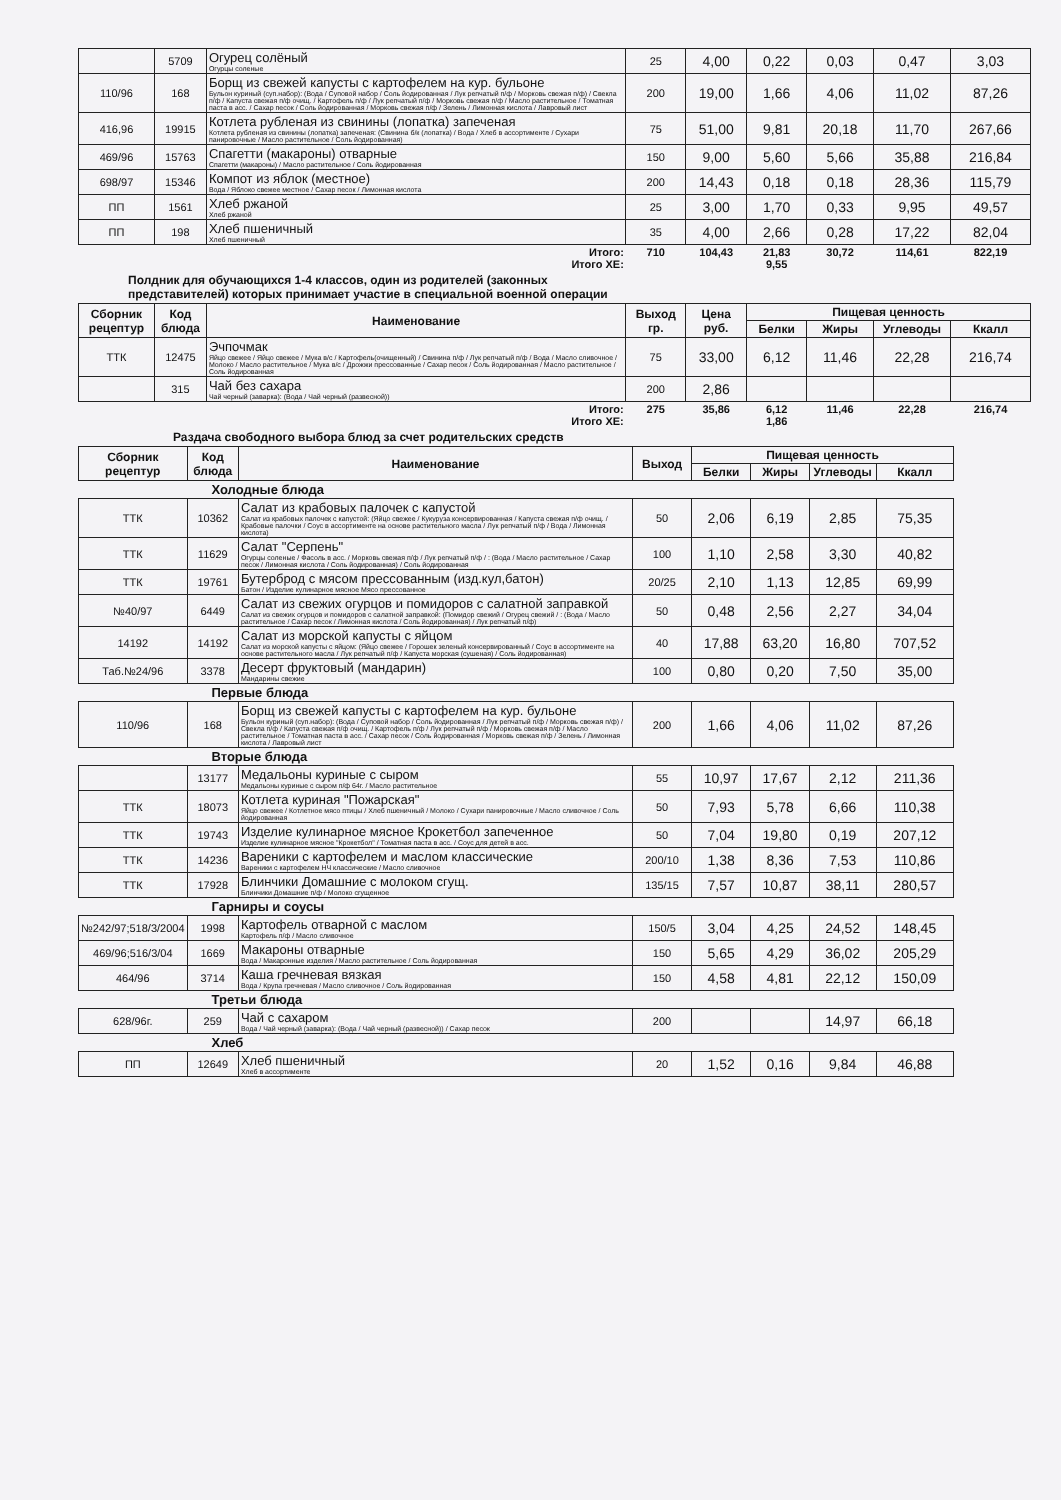| | 5709 | Огурец солёный Огурцы соленые | 25 | 4,00 | 0,22 | 0,03 | 0,47 | 3,03 |
| 110/96 | 168 | Борщ из свежей капусты с картофелем на кур. бульоне Бульон куриный (суп.набор): (Вода / Суповой набор / Соль йодированная / Лук репчатый п/ф / Морковь свежая п/ф) / Свекла п/ф / Капуста свежая п/ф очищ. / Картофель п/ф / Лук репчатый п/ф / Морковь свежая п/ф / Масло растительное / Томатная паста в асс. / Сахар песок / Соль йодированная / Морковь свежая п/ф / Зелень / Лимонная кислота / Лавровый лист | 200 | 19,00 | 1,66 | 4,06 | 11,02 | 87,26 |
| 416,96 | 19915 | Котлета рубленая из свинины (лопатка) запеченая Котлета рубленая из свинины (лопатка) запеченая: (Свинина б/к (лопатка) / Вода / Хлеб в ассортименте / Сухари панировочные / Масло растительное / Соль йодированная) | 75 | 51,00 | 9,81 | 20,18 | 11,70 | 267,66 |
| 469/96 | 15763 | Спагетти (макароны) отварные Спагетти (макароны) / Масло растительное / Соль йодированная | 150 | 9,00 | 5,60 | 5,66 | 35,88 | 216,84 |
| 698/97 | 15346 | Компот из яблок (местное) Вода / Яблоко свежее местное / Сахар песок / Лимонная кислота | 200 | 14,43 | 0,18 | 0,18 | 28,36 | 115,79 |
| ПП | 1561 | Хлеб ржаной Хлеб ржаной | 25 | 3,00 | 1,70 | 0,33 | 9,95 | 49,57 |
| ПП | 198 | Хлеб пшеничный Хлеб пшеничный | 35 | 4,00 | 2,66 | 0,28 | 17,22 | 82,04 |
| Итого: Итого ХЕ: | | | 710 | 104,43 | 21,83 9,55 | 30,72 | 114,61 | 822,19 |
Полдник для обучающихся 1-4 классов, один из родителей (законных
представителей) которых принимает участие в специальной военной операции
| Сборник рецептур | Код блюда | Наименование | Выход гр. | Цена руб. | Пищевая ценность | | | |
| --- | --- | --- | --- | --- | --- | --- | --- | --- |
| | | | | | Белки | Жиры | Углеводы | Ккалл |
| ТТК | 12475 | Эчпочмак Яйцо свежее / Яйцо свежее / Мука в/с / Картофель(очищенный) / Свинина п/ф / Лук репчатый п/ф / Вода / Масло сливочное / Молоко / Масло растительное / Мука в/с / Дрожжи прессованные / Сахар песок / Соль йодированная / Масло растительное / Соль йодированная | 75 | 33,00 | 6,12 | 11,46 | 22,28 | 216,74 |
| | 315 | Чай без сахара Чай черный (заварка): (Вода / Чай черный (развесной)) | 200 | 2,86 | | | | |
| Итого: Итого ХЕ: | | | 275 | 35,86 | 6,12 1,86 | 11,46 | 22,28 | 216,74 |
Раздача свободного выбора блюд за счет родительских средств
| Сборник рецептур | Код блюда | Наименование | Выход | Пищевая ценность | | | |
| --- | --- | --- | --- | --- | --- | --- | --- |
| | | | | Белки | Жиры | Углеводы | Ккалл |
| Холодные блюда | | | | | | | |
| ТТК | 10362 | Салат из крабовых палочек с капустой Салат из крабовых палочек с капустой: (Яйцо свежее / Кукуруза консервированная / Капуста свежая п/ф очищ. / Крабовые палочки / Соус в ассортименте на основе растительного масла / Лук репчатый п/ф / Вода / Лимонная кислота) | 50 | 2,06 | 6,19 | 2,85 | 75,35 |
| ТТК | 11629 | Салат "Серпень" Огурцы соленые / Фасоль в асс. / Морковь свежая п/ф / Лук репчатый п/ф / : (Вода / Масло растительное / Сахар песок / Лимонная кислота / Соль йодированная) / Соль йодированная | 100 | 1,10 | 2,58 | 3,30 | 40,82 |
| ТТК | 19761 | Бутерброд с мясом прессованным (изд.кул,батон) Батон / Изделие кулинарное мясное Мясо прессованное | 20/25 | 2,10 | 1,13 | 12,85 | 69,99 |
| №40/97 | 6449 | Салат из свежих огурцов и помидоров с салатной заправкой Салат из свежих огурцов и помидоров с салатной заправкой: (Помидор свежий / Огурец свежий / : (Вода / Масло растительное / Сахар песок / Лимонная кислота / Соль йодированная) / Лук репчатый п/ф) | 50 | 0,48 | 2,56 | 2,27 | 34,04 |
| 14192 | 14192 | Салат из морской капусты с яйцом Салат из морской капусты с яйцом: (Яйцо свежее / Горошек зеленый консервированный / Соус в ассортименте на основе растительного масла / Лук репчатый п/ф / Капуста морская (сушеная) / Соль йодированная) | 40 | 17,88 | 63,20 | 16,80 | 707,52 |
| Таб.№24/96 | 3378 | Десерт фруктовый (мандарин) Мандарины свежие | 100 | 0,80 | 0,20 | 7,50 | 35,00 |
| Первые блюда | | | | | | | |
| 110/96 | 168 | Борщ из свежей капусты с картофелем на кур. бульоне Бульон куриный (суп.набор): (Вода / Суповой набор / Соль йодированная / Лук репчатый п/ф / Морковь свежая п/ф) / Свекла п/ф / Капуста свежая п/ф очищ. / Картофель п/ф / Лук репчатый п/ф / Морковь свежая п/ф / Масло растительное / Томатная паста в асс. / Сахар песок / Соль йодированная / Морковь свежая п/ф / Зелень / Лимонная кислота / Лавровый лист | 200 | 1,66 | 4,06 | 11,02 | 87,26 |
| Вторые блюда | | | | | | | |
| | 13177 | Медальоны куриные с сыром Медальоны куриные с сыром п/ф 64г. / Масло растительное | 55 | 10,97 | 17,67 | 2,12 | 211,36 |
| ТТК | 18073 | Котлета куриная "Пожарская" Яйцо свежее / Котлетное мясо птицы / Хлеб пшеничный / Молоко / Сухари панировочные / Масло сливочное / Соль йодированная | 50 | 7,93 | 5,78 | 6,66 | 110,38 |
| ТТК | 19743 | Изделие кулинарное мясное Крокетбол запеченное Изделие кулинарное мясное "Крокетбол" / Томатная паста в асс. / Соус для детей в асс. | 50 | 7,04 | 19,80 | 0,19 | 207,12 |
| ТТК | 14236 | Вареники с картофелем и маслом классические Вареники с картофелем НЧ классические / Масло сливочное | 200/10 | 1,38 | 8,36 | 7,53 | 110,86 |
| ТТК | 17928 | Блинчики Домашние с молоком сгущ. Блинчики Домашние п/ф / Молоко сгущенное | 135/15 | 7,57 | 10,87 | 38,11 | 280,57 |
| Гарниры и соусы | | | | | | | |
| №242/97;518/3/2004 | 1998 | Картофель отварной с маслом Картофель п/ф / Масло сливочное | 150/5 | 3,04 | 4,25 | 24,52 | 148,45 |
| 469/96;516/3/04 | 1669 | Макароны отварные Вода / Макаронные изделия / Масло растительное / Соль йодированная | 150 | 5,65 | 4,29 | 36,02 | 205,29 |
| 464/96 | 3714 | Каша гречневая вязкая Вода / Крупа гречневая / Масло сливочное / Соль йодированная | 150 | 4,58 | 4,81 | 22,12 | 150,09 |
| Третьи блюда | | | | | | | |
| 628/96г. | 259 | Чай с сахаром Вода / Чай черный (заварка): (Вода / Чай черный (развесной)) / Сахар песок | 200 | | | 14,97 | 66,18 |
| Хлеб | | | | | | | |
| ПП | 12649 | Хлеб пшеничный Хлеб в ассортименте | 20 | 1,52 | 0,16 | 9,84 | 46,88 |